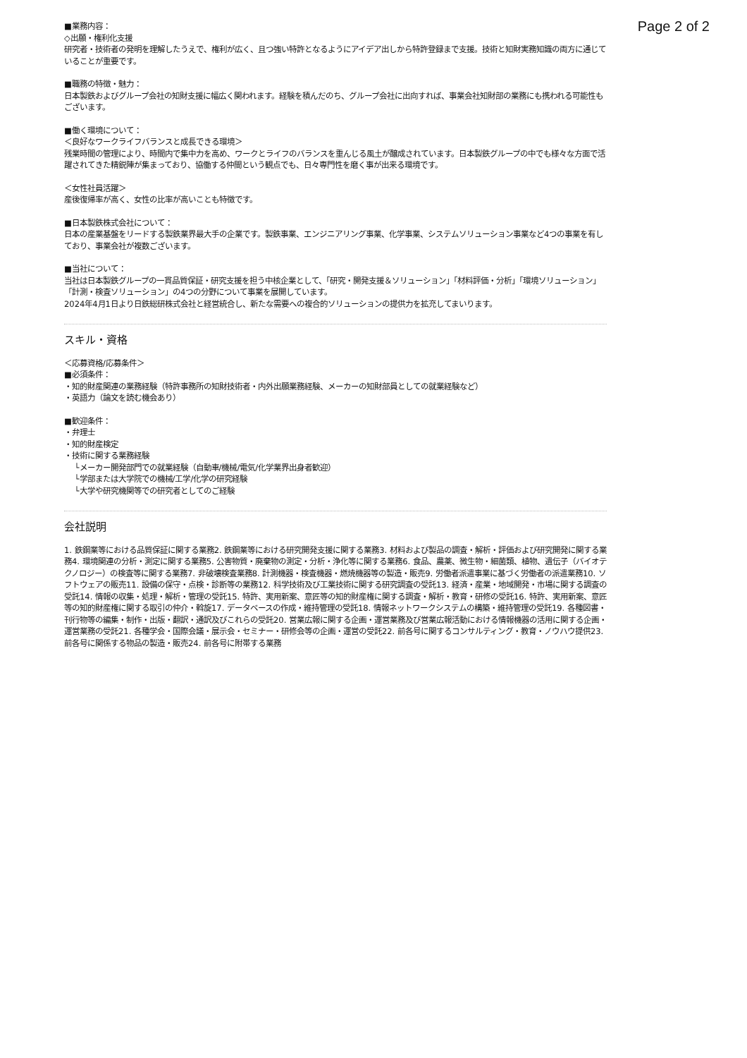Page 2 of 2
■業務内容：
◇出願・権利化支援
研究者・技術者の発明を理解したうえで、権利が広く、且つ強い特許となるようにアイデア出しから特許登録まで支援。技術と知財実務知識の両方に通じていることが重要です。
■職務の特徴・魅力：
日本製鉄およびグループ会社の知財支援に幅広く関われます。経験を積んだのち、グループ会社に出向すれば、事業会社知財部の業務にも携われる可能性もございます。
■働く環境について：
＜良好なワークライフバランスと成長できる環境＞
残業時間の管理により、時間内で集中力を高め、ワークとライフのバランスを重んじる風土が醸成されています。日本製鉄グループの中でも様々な方面で活躍されてきた精鋭陣が集まっており、協働する仲間という観点でも、日々専門性を磨く事が出来る環境です。
＜女性社員活躍＞
産後復帰率が高く、女性の比率が高いことも特徴です。
■日本製鉄株式会社について：
日本の産業基盤をリードする製鉄業界最大手の企業です。製鉄事業、エンジニアリング事業、化学事業、システムソリューション事業など4つの事業を有しており、事業会社が複数ございます。
■当社について：
当社は日本製鉄グループの一貫品質保証・研究支援を担う中核企業として、「研究・開発支援＆ソリューション」「材料評価・分析」「環境ソリューション」「計測・検査ソリューション」の4つの分野について事業を展開しています。
2024年4月1日より日鉄総研株式会社と経営統合し、新たな需要への複合的ソリューションの提供力を拡充してまいります。
スキル・資格
＜応募資格/応募条件＞
■必須条件：
・知的財産関連の業務経験（特許事務所の知財技術者・内外出願業務経験、メーカーの知財部員としての就業経験など）
・英語力（論文を読む機会あり）
■歓迎条件：
・弁理士
・知的財産検定
・技術に関する業務経験
└メーカー開発部門での就業経験（自動車/機械/電気/化学業界出身者歓迎）
└学部または大学院での機械/工学/化学の研究経験
└大学や研究機関等での研究者としてのご経験
会社説明
1. 鉄鋼業等における品質保証に関する業務2. 鉄鋼業等における研究開発支援に関する業務3. 材料および製品の調査・解析・評価および研究開発に関する業務4. 環境関連の分析・測定に関する業務5. 公害物質・廃棄物の測定・分析・浄化等に関する業務6. 食品、農薬、微生物・細菌類、植物、遺伝子（バイオテクノロジー）の検査等に関する業務7. 非破壊検査業務8. 計測機器・検査機器・燃焼機器等の製造・販売9. 労働者派遣事業に基づく労働者の派遣業務10. ソフトウェアの販売11. 設備の保守・点検・診断等の業務12. 科学技術及び工業技術に関する研究調査の受託13. 経済・産業・地域開発・市場に関する調査の受託14. 情報の収集・処理・解析・管理の受託15. 特許、実用新案、意匠等の知的財産権に関する調査・解析・教育・研修の受託16. 特許、実用新案、意匠等の知的財産権に関する取引の仲介・斡旋17. データベースの作成・維持管理の受託18. 情報ネットワークシステムの構築・維持管理の受託19. 各種図書・刊行物等の編集・制作・出版・翻訳・通訳及びこれらの受託20. 営業広報に関する企画・運営業務及び営業広報活動における情報機器の活用に関する企画・運営業務の受託21. 各種学会・国際会議・展示会・セミナー・研修会等の企画・運営の受託22. 前各号に関するコンサルティング・教育・ノウハウ提供23. 前各号に関係する物品の製造・販売24. 前各号に附帯する業務